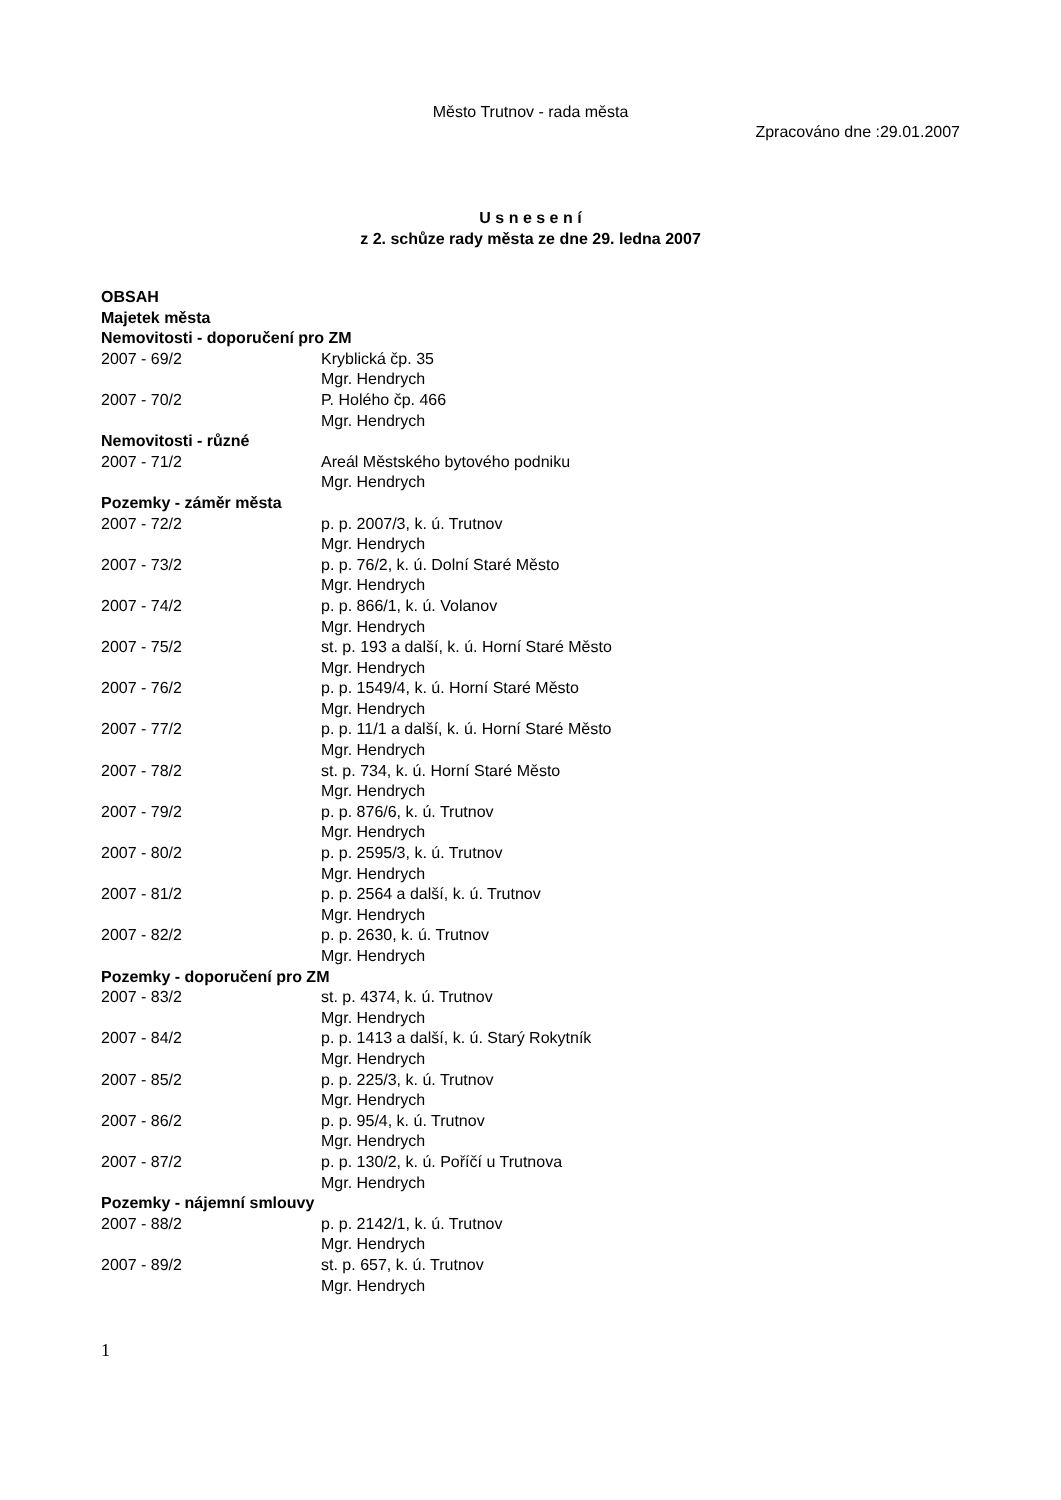Město Trutnov - rada města
Zpracováno dne :29.01.2007
U s n e s e n í
z 2. schůze rady města ze dne 29. ledna 2007
OBSAH
Majetek města
Nemovitosti - doporučení pro ZM
| 2007 - 69/2 | Kryblická čp. 35 Mgr. Hendrych |
| 2007 - 70/2 | P. Holého čp. 466 Mgr. Hendrych |
Nemovitosti - různé
| 2007 - 71/2 | Areál Městského bytového podniku Mgr. Hendrych |
Pozemky - záměr města
| 2007 - 72/2 | p. p. 2007/3, k. ú. Trutnov Mgr. Hendrych |
| 2007 - 73/2 | p. p. 76/2, k. ú. Dolní Staré Město Mgr. Hendrych |
| 2007 - 74/2 | p. p. 866/1, k. ú. Volanov Mgr. Hendrych |
| 2007 - 75/2 | st. p. 193 a další, k. ú. Horní Staré Město Mgr. Hendrych |
| 2007 - 76/2 | p. p. 1549/4, k. ú. Horní Staré Město Mgr. Hendrych |
| 2007 - 77/2 | p. p. 11/1 a další, k. ú. Horní Staré Město Mgr. Hendrych |
| 2007 - 78/2 | st. p. 734, k. ú. Horní Staré Město Mgr. Hendrych |
| 2007 - 79/2 | p. p. 876/6, k. ú. Trutnov Mgr. Hendrych |
| 2007 - 80/2 | p. p. 2595/3, k. ú. Trutnov Mgr. Hendrych |
| 2007 - 81/2 | p. p. 2564 a další, k. ú. Trutnov Mgr. Hendrych |
| 2007 - 82/2 | p. p. 2630, k. ú. Trutnov Mgr. Hendrych |
Pozemky - doporučení pro ZM
| 2007 - 83/2 | st. p. 4374, k. ú. Trutnov Mgr. Hendrych |
| 2007 - 84/2 | p. p. 1413 a další, k. ú. Starý Rokytník Mgr. Hendrych |
| 2007 - 85/2 | p. p. 225/3, k. ú. Trutnov Mgr. Hendrych |
| 2007 - 86/2 | p. p. 95/4, k. ú. Trutnov Mgr. Hendrych |
| 2007 - 87/2 | p. p. 130/2, k. ú. Poříčí u Trutnova Mgr. Hendrych |
Pozemky - nájemní smlouvy
| 2007 - 88/2 | p. p. 2142/1, k. ú. Trutnov Mgr. Hendrych |
| 2007 - 89/2 | st. p. 657, k. ú. Trutnov Mgr. Hendrych |
1